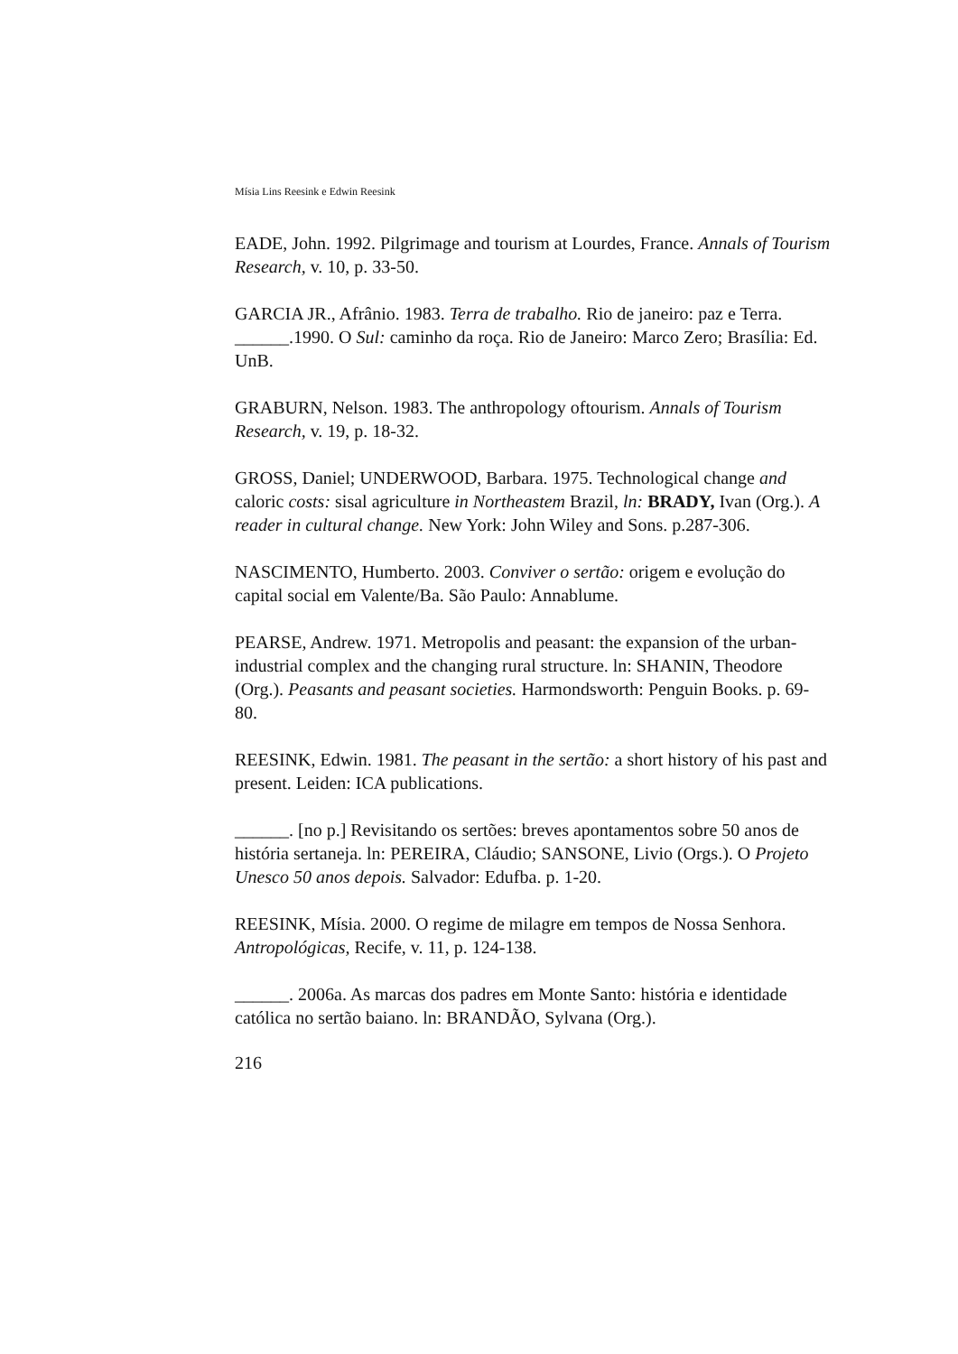Mísia Lins Reesink e Edwin Reesink
EADE, John. 1992. Pilgrimage and tourism at Lourdes, France. Annals of Tourism Research, v. 10, p. 33-50.
GARCIA JR., Afrânio. 1983. Terra de trabalho. Rio de janeiro: paz e Terra.
______.1990. O Sul: caminho da roça. Rio de Janeiro: Marco Zero; Brasília: Ed. UnB.
GRABURN, Nelson. 1983. The anthropology oftourism. Annals of Tourism Research, v. 19, p. 18-32.
GROSS, Daniel; UNDERWOOD, Barbara. 1975. Technological change and caloric costs: sisal agriculture in Northeastem Brazil, ln: BRADY, Ivan (Org.). A reader in cultural change. New York: John Wiley and Sons. p.287-306.
NASCIMENTO, Humberto. 2003. Conviver o sertão: origem e evolução do capital social em Valente/Ba. São Paulo: Annablume.
PEARSE, Andrew. 1971. Metropolis and peasant: the expansion of the urban-industrial complex and the changing rural structure. ln: SHANIN, Theodore (Org.). Peasants and peasant societies. Harmondsworth: Penguin Books. p. 69-80.
REESINK, Edwin. 1981. The peasant in the sertão: a short history of his past and present. Leiden: ICA publications.
______. [no p.] Revisitando os sertões: breves apontamentos sobre 50 anos de história sertaneja. ln: PEREIRA, Cláudio; SANSONE, Livio (Orgs.). O Projeto Unesco 50 anos depois. Salvador: Edufba. p. 1-20.
REESINK, Mísia. 2000. O regime de milagre em tempos de Nossa Senhora. Antropológicas, Recife, v. 11, p. 124-138.
______. 2006a. As marcas dos padres em Monte Santo: história e identidade católica no sertão baiano. ln: BRANDÃO, Sylvana (Org.).
216